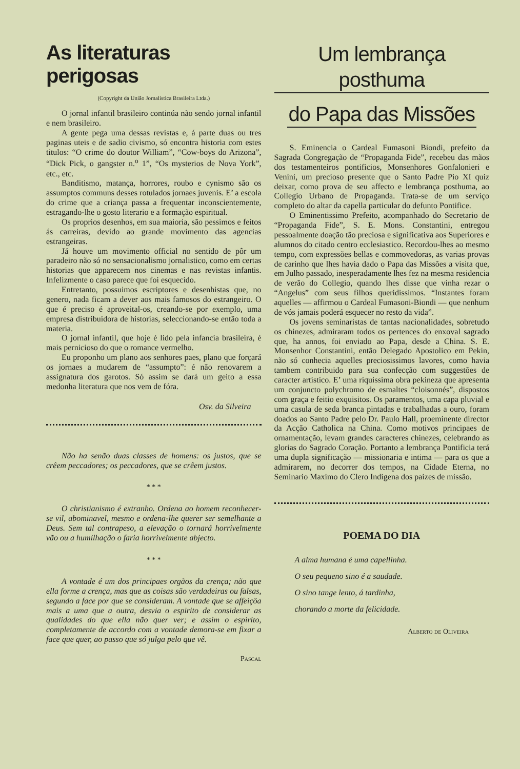As literaturas perigosas
(Copyright da União Jornalistica Brasileira Ltda.)
O jornal infantil brasileiro continúa não sendo jornal infantil e nem brasileiro.
A gente pega uma dessas revistas e, á parte duas ou tres paginas uteis e de sadio civismo, só encontra historia com estes titulos: “O crime do doutor William”, “Cow-boys do Arizona”, “Dick Pick, o gangster n.<sup>o</sup> 1”, “Os mysterios de Nova York”, etc., etc.
Banditismo, matança, horrores, roubo e cynismo são os assumptos communs desses rotulados jornaes juvenis. E’ a escola do crime que a criança passa a frequentar inconscientemente, estragando-lhe o gosto literario e a formação espiritual.
Os proprios desenhos, em sua maioria, são pessimos e feitos ás carreiras, devido ao grande movimento das agencias estrangeiras.
Já houve um movimento official no sentido de pôr um paradeiro não só no sensacionalismo jornalistico, como em certas historias que apparecem nos cinemas e nas revistas infantis. Infelizmente o caso parece que foi esquecido.
Entretanto, possuimos escriptores e desenhistas que, no genero, nada ficam a dever aos mais famosos do estrangeiro. O que é preciso é aproveital-os, creando-se por exemplo, uma empresa distribuidora de historias, seleccionando-se então toda a materia.
O jornal infantil, que hoje é lido pela infancia brasileira, é mais pernicioso do que o romance vermelho.
Eu proponho um plano aos senhores paes, plano que forçará os jornaes a mudarem de “assumpto”: é não renovarem a assignatura dos garotos. Só assim se dará um geito a essa medonha literatura que nos vem de fóra.
Osv. da Silveira
Não ha senão duas classes de homens: os justos, que se crêem peccadores; os peccadores, que se crêem justos.
* * *
O christianismo é extranho. Ordena ao homem reconhecer-se vil, abominavel, mesmo e ordena-lhe querer ser semelhante a Deus. Sem tal contrapeso, a elevação o tornará horrivelmente vão ou a humilhação o faria horrivelmente abjecto.
* * *
A vontade é um dos principaes orgãos da crença; não que ella forme a crença, mas que as coisas são verdadeiras ou falsas, segundo a face por que se consideram. A vontade que se affeiçôa mais a uma que a outra, desvia o espirito de considerar as qualidades do que ella não quer ver; e assim o espirito, completamente de accordo com a vontade demora-se em fixar a face que quer, ao passo que só julga pelo que vê.
Pascal
Um lembrança posthuma
do Papa das Missões
S. Eminencia o Cardeal Fumasoni Biondi, prefeito da Sagrada Congregação de “Propaganda Fide”, recebeu das mãos dos testamenteiros pontificios, Monsenhores Gonfalonieri e Venini, um precioso presente que o Santo Padre Pio XI quiz deixar, como prova de seu affecto e lembrança posthuma, ao Collegio Urbano de Propaganda. Trata-se de um serviço completo do altar da capella particular do defunto Pontifice.
O Eminentissimo Prefeito, acompanhado do Secretario de “Propaganda Fide”, S. E. Mons. Constantini, entregou pessoalmente doação tão preciosa e significativa aos Superiores e alumnos do citado centro ecclesiastico. Recordou-lhes ao mesmo tempo, com expressões bellas e commovedoras, as varias provas de carinho que lhes havia dado o Papa das Missões a visita que, em Julho passado, inesperadamente lhes fez na mesma residencia de verão do Collegio, quando lhes disse que vinha rezar o “Angelus” com seus filhos queridissimos. “Instantes foram aquelles — affirmou o Cardeal Fumasoni-Biondi — que nenhum de vós jamais poderá esquecer no resto da vida”.
Os jovens seminaristas de tantas nacionalidades, sobretudo os chinezes, admiraram todos os pertences do enxoval sagrado que, ha annos, foi enviado ao Papa, desde a China. S. E. Monsenhor Constantini, então Delegado Apostolico em Pekin, não só conhecia aquelles preciosissimos lavores, como havia tambem contribuido para sua confecção com suggestões de caracter artistico. E’ uma riquissima obra pekineza que apresenta um conjuncto polychromo de esmaltes “cloisonnés”, dispostos com graça e feitio exquisitos. Os paramentos, uma capa pluvial e uma casula de seda branca pintadas e trabalhadas a ouro, foram doados ao Santo Padre pelo Dr. Paulo Hall, proeminente director da Acção Catholica na China. Como motivos principaes de ornamentação, levam grandes caracteres chinezes, celebrando as glorias do Sagrado Coração. Portanto a lembrança Pontificia terá uma dupla significação — missionaria e intima — para os que a admirarem, no decorrer dos tempos, na Cidade Eterna, no Seminario Maximo do Clero Indigena dos paizes de missão.
POEMA DO DIA
A alma humana é uma capellinha.
O seu pequeno sino é a saudade.
O sino tange lento, á tardinha,
chorando a morte da felicidade.
Alberto de Oliveira